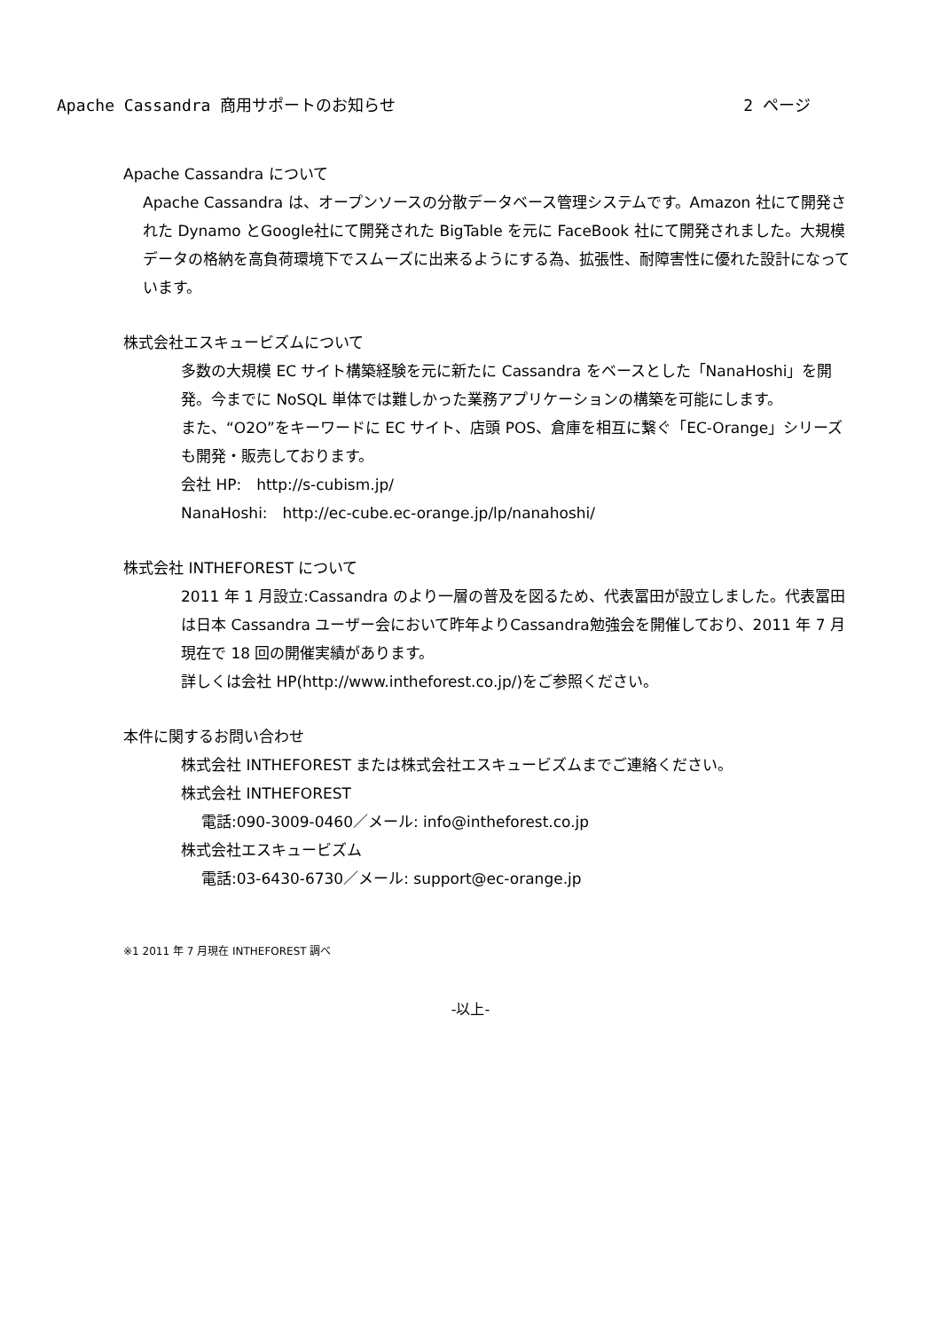Apache Cassandra 商用サポートのお知らせ 2 ページ
Apache Cassandra について
Apache Cassandra は、オープンソースの分散データベース管理システムです。Amazon 社にて開発された Dynamo とGoogle社にて開発された BigTable を元に FaceBook 社にて開発されました。大規模データの格納を高負荷環境下でスムーズに出来るようにする為、拡張性、耐障害性に優れた設計になっています。
株式会社エスキュービズムについて
多数の大規模 EC サイト構築経験を元に新たに Cassandra をベースとした「NanaHoshi」を開発。今までに NoSQL 単体では難しかった業務アプリケーションの構築を可能にします。
また、“O2O”をキーワードに EC サイト、店頭 POS、倉庫を相互に繋ぐ「EC-Orange」シリーズも開発・販売しております。
会社 HP:　http://s-cubism.jp/
NanaHoshi:　http://ec-cube.ec-orange.jp/lp/nanahoshi/
株式会社 INTHEFOREST について
2011 年 1 月設立:Cassandra のより一層の普及を図るため、代表冨田が設立しました。代表冨田は日本 Cassandra ユーザー会において昨年よりCassandra勉強会を開催しており、2011 年 7 月現在で 18 回の開催実績があります。
詳しくは会社 HP(http://www.intheforest.co.jp/)をご参照ください。
本件に関するお問い合わせ
株式会社 INTHEFOREST または株式会社エスキュービズムまでご連絡ください。
株式会社 INTHEFOREST
電話:090-3009-0460／メール: info@intheforest.co.jp
株式会社エスキュービズム
電話:03-6430-6730／メール: support@ec-orange.jp
※1 2011 年 7 月現在 INTHEFOREST 調べ
-以上-